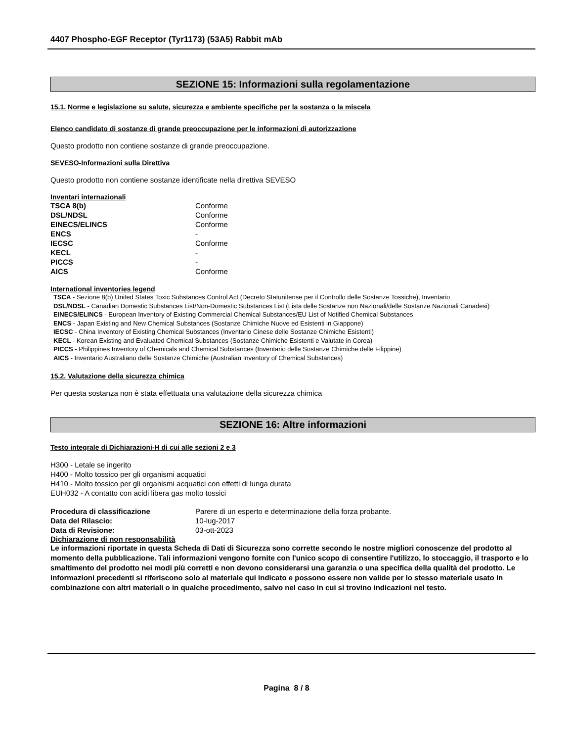4407 Phospho-EGF Receptor (Tyr1173) (53A5) Rabbit mAb
SEZIONE 15: Informazioni sulla regolamentazione
15.1. Norme e legislazione su salute, sicurezza e ambiente specifiche per la sostanza o la miscela
Elenco candidato di sostanze di grande preoccupazione per le informazioni di autorizzazione
Questo prodotto non contiene sostanze di grande preoccupazione.
SEVESO-Informazioni sulla Direttiva
Questo prodotto non contiene sostanze identificate nella direttiva SEVESO
Inventari internazionali
| TSCA 8(b) | Conforme |
| DSL/NDSL | Conforme |
| EINECS/ELINCS | Conforme |
| ENCS | - |
| IECSC | Conforme |
| KECL | - |
| PICCS | - |
| AICS | Conforme |
International inventories legend
TSCA - Sezione 8(b) United States Toxic Substances Control Act (Decreto Statunitense per il Controllo delle Sostanze Tossiche), Inventario
DSL/NDSL - Canadian Domestic Substances List/Non-Domestic Substances List (Lista delle Sostanze non Nazionali/delle Sostanze Nazionali Canadesi)
EINECS/ELINCS - European Inventory of Existing Commercial Chemical Substances/EU List of Notified Chemical Substances
ENCS - Japan Existing and New Chemical Substances (Sostanze Chimiche Nuove ed Esistenti in Giappone)
IECSC - China Inventory of Existing Chemical Substances (Inventario Cinese delle Sostanze Chimiche Esistenti)
KECL - Korean Existing and Evaluated Chemical Substances (Sostanze Chimiche Esistenti e Valutate in Corea)
PICCS - Philippines Inventory of Chemicals and Chemical Substances (Inventario delle Sostanze Chimiche delle Filippine)
AICS - Inventario Australiano delle Sostanze Chimiche (Australian Inventory of Chemical Substances)
15.2. Valutazione della sicurezza chimica
Per questa sostanza non è stata effettuata una valutazione della sicurezza chimica
SEZIONE 16: Altre informazioni
Testo integrale di Dichiarazioni-H di cui alle sezioni 2 e 3
H300 - Letale se ingerito
H400 - Molto tossico per gli organismi acquatici
H410 - Molto tossico per gli organismi acquatici con effetti di lunga durata
EUH032 - A contatto con acidi libera gas molto tossici
| Procedura di classificazione | Parere di un esperto e determinazione della forza probante. |
| Data del Rilascio: | 10-lug-2017 |
| Data di Revisione: | 03-ott-2023 |
Dichiarazione di non responsabilità
Le informazioni riportate in questa Scheda di Dati di Sicurezza sono corrette secondo le nostre migliori conoscenze del prodotto al momento della pubblicazione. Tali informazioni vengono fornite con l'unico scopo di consentire l'utilizzo, lo stoccaggio, il trasporto e lo smaltimento del prodotto nei modi più corretti e non devono considerarsi una garanzia o una specifica della qualità del prodotto. Le informazioni precedenti si riferiscono solo al materiale qui indicato e possono essere non valide per lo stesso materiale usato in combinazione con altri materiali o in qualche procedimento, salvo nel caso in cui si trovino indicazioni nel testo.
Pagina 8 / 8